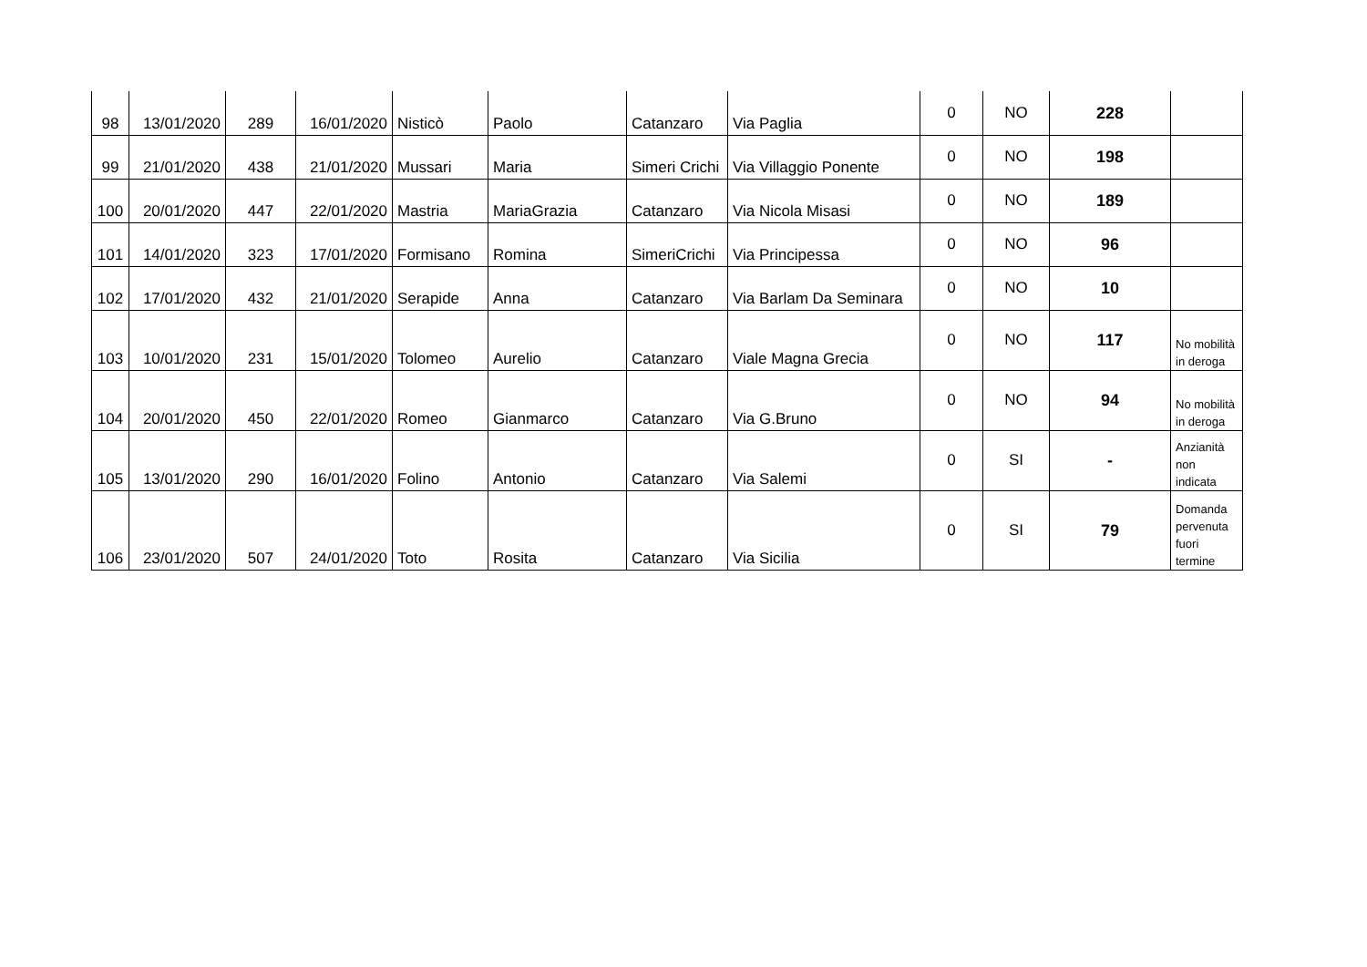| 98 | 13/01/2020 | 289 | 16/01/2020 | Nisticò | Paolo | Catanzaro | Via Paglia | 0 | NO | 228 | |
| 99 | 21/01/2020 | 438 | 21/01/2020 | Mussari | Maria | Simeri Crichi | Via Villaggio Ponente | 0 | NO | 198 | |
| 100 | 20/01/2020 | 447 | 22/01/2020 | Mastria | MariaGrazia | Catanzaro | Via Nicola Misasi | 0 | NO | 189 | |
| 101 | 14/01/2020 | 323 | 17/01/2020 | Formisano | Romina | SimeriCrichi | Via Principessa | 0 | NO | 96 | |
| 102 | 17/01/2020 | 432 | 21/01/2020 | Serapide | Anna | Catanzaro | Via Barlam Da Seminara | 0 | NO | 10 | |
| 103 | 10/01/2020 | 231 | 15/01/2020 | Tolomeo | Aurelio | Catanzaro | Viale Magna Grecia | 0 | NO | 117 | No mobilità in deroga |
| 104 | 20/01/2020 | 450 | 22/01/2020 | Romeo | Gianmarco | Catanzaro | Via G.Bruno | 0 | NO | 94 | No mobilità in deroga |
| 105 | 13/01/2020 | 290 | 16/01/2020 | Folino | Antonio | Catanzaro | Via Salemi | 0 | SI | - | Anzianità non indicata |
| 106 | 23/01/2020 | 507 | 24/01/2020 | Toto | Rosita | Catanzaro | Via Sicilia | 0 | SI | 79 | Domanda pervenuta fuori termine |